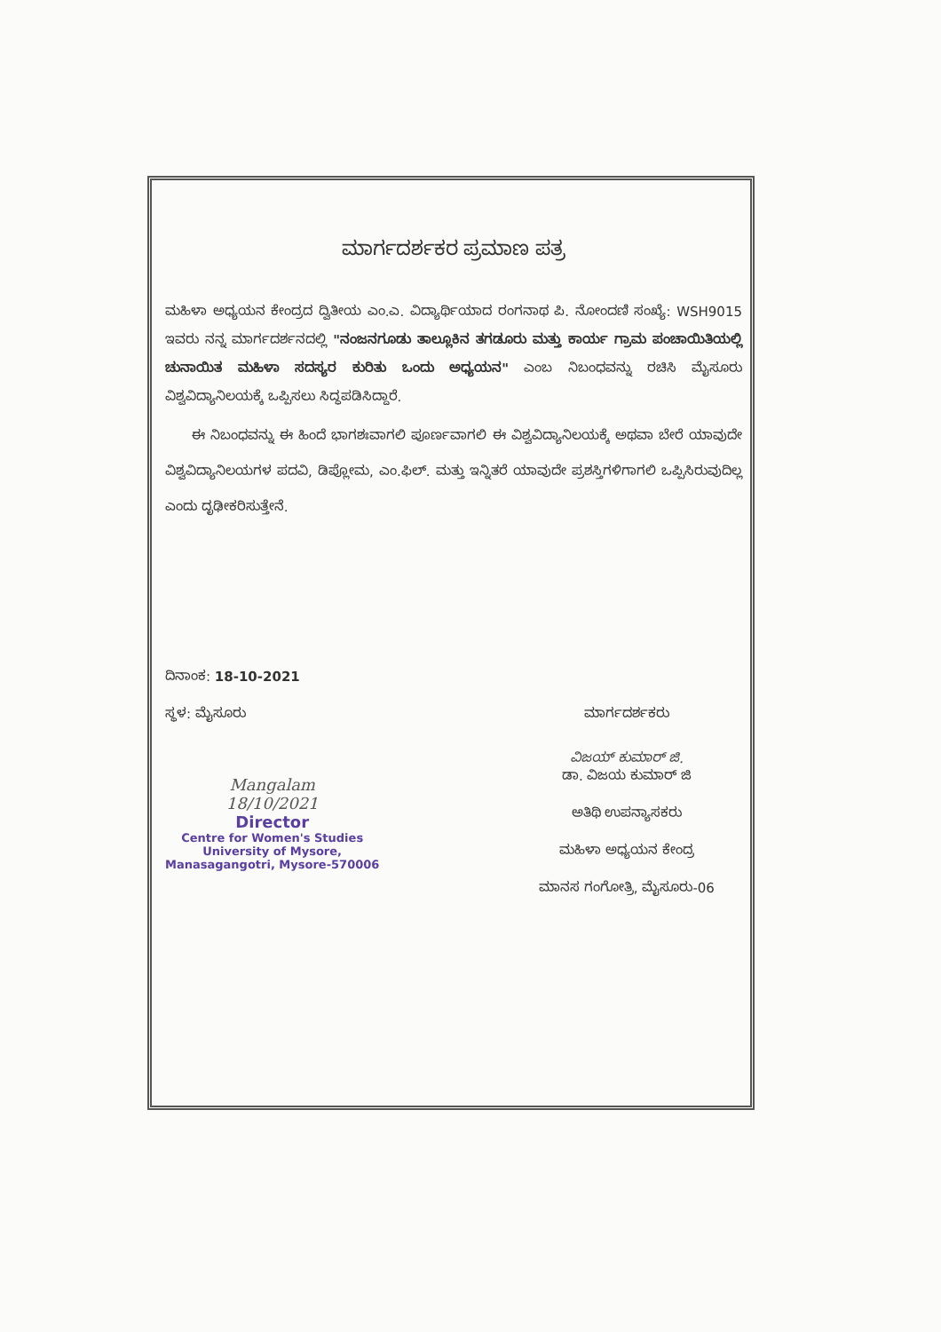ಮಾರ್ಗದರ್ಶಕರ ಪ್ರಮಾಣ ಪತ್ರ
ಮಹಿಳಾ ಅಧ್ಯಯನ ಕೇಂದ್ರದ ದ್ವಿತೀಯ ಎಂ.ಎ. ವಿದ್ಯಾರ್ಥಿಯಾದ ರಂಗನಾಥ ಪಿ. ನೋಂದಣಿ ಸಂಖ್ಯೆ: WSH9015 ಇವರು ನನ್ನ ಮಾರ್ಗದರ್ಶನದಲ್ಲಿ "ನಂಜನಗೂಡು ತಾಲ್ಲೂಕಿನ ತಗಡೂರು ಮತ್ತು ಕಾರ್ಯ ಗ್ರಾಮ ಪಂಚಾಯಿತಿಯಲ್ಲಿ ಚುನಾಯಿತ ಮಹಿಳಾ ಸದಸ್ಯರ ಕುರಿತು ಒಂದು ಅಧ್ಯಯನ" ಎಂಬ ನಿಬಂಧವನ್ನು ರಚಿಸಿ ಮೈಸೂರು ವಿಶ್ವವಿದ್ಯಾನಿಲಯಕ್ಕೆ ಒಪ್ಪಿಸಲು ಸಿದ್ಧಪಡಿಸಿದ್ದಾರೆ.
ಈ ನಿಬಂಧವನ್ನು ಈ ಹಿಂದೆ ಭಾಗಶಃವಾಗಲಿ ಪೂರ್ಣವಾಗಲಿ ಈ ವಿಶ್ವವಿದ್ಯಾನಿಲಯಕ್ಕೆ ಅಥವಾ ಬೇರೆ ಯಾವುದೇ ವಿಶ್ವವಿದ್ಯಾನಿಲಯಗಳ ಪದವಿ, ಡಿಪ್ಲೋಮ, ಎಂ.ಫಿಲ್. ಮತ್ತು ಇನ್ನಿತರೆ ಯಾವುದೇ ಪ್ರಶಸ್ತಿಗಳಿಗಾಗಲಿ ಒಪ್ಪಿಸಿರುವುದಿಲ್ಲ ಎಂದು ದೃಢೀಕರಿಸುತ್ತೇನೆ.
ದಿನಾಂಕ: 18-10-2021
ಸ್ಥಳ: ಮೈಸೂರು
Mangalam
18/10/2021
Director
Centre for Women's Studies
University of Mysore,
Manasagangotri, Mysore-570006
ಮಾರ್ಗದರ್ಶಕರು
ವಿಜಯ್ ಕುಮಾರ್ ಜಿ.
ಡಾ. ವಿಜಯ ಕುಮಾರ್ ಜಿ
ಅತಿಥಿ ಉಪನ್ಯಾಸಕರು
ಮಹಿಳಾ ಅಧ್ಯಯನ ಕೇಂದ್ರ
ಮಾನಸ ಗಂಗೋತ್ರಿ, ಮೈಸೂರು-06